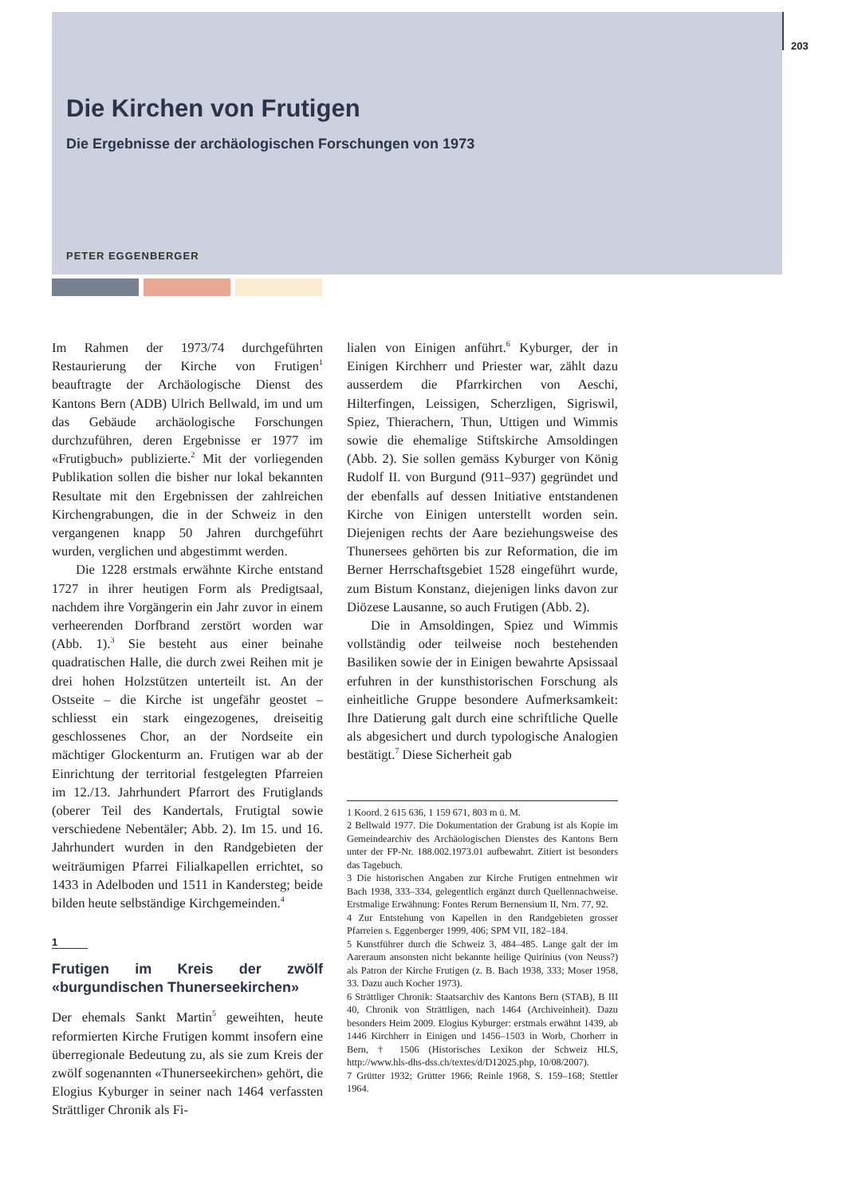203
Die Kirchen von Frutigen
Die Ergebnisse der archäologischen Forschungen von 1973
PETER EGGENBERGER
Im Rahmen der 1973/74 durchgeführten Restaurierung der Kirche von Frutigen<sup>1</sup> beauftragte der Archäologische Dienst des Kantons Bern (ADB) Ulrich Bellwald, im und um das Gebäude archäologische Forschungen durchzuführen, deren Ergebnisse er 1977 im «Frutigbuch» publizierte.<sup>2</sup> Mit der vorliegenden Publikation sollen die bisher nur lokal bekannten Resultate mit den Ergebnissen der zahlreichen Kirchengrabungen, die in der Schweiz in den vergangenen knapp 50 Jahren durchgeführt wurden, verglichen und abgestimmt werden.
Die 1228 erstmals erwähnte Kirche entstand 1727 in ihrer heutigen Form als Predigtsaal, nachdem ihre Vorgängerin ein Jahr zuvor in einem verheerenden Dorfbrand zerstört worden war (Abb. 1).<sup>3</sup> Sie besteht aus einer beinahe quadratischen Halle, die durch zwei Reihen mit je drei hohen Holzstützen unterteilt ist. An der Ostseite – die Kirche ist ungefähr geostet – schliesst ein stark eingezogenes, dreiseitig geschlossenes Chor, an der Nordseite ein mächtiger Glockenturm an. Frutigen war ab der Einrichtung der territorial festgelegten Pfarreien im 12./13. Jahrhundert Pfarrort des Frutiglands (oberer Teil des Kandertals, Frutigtal sowie verschiedene Nebentäler; Abb. 2). Im 15. und 16. Jahrhundert wurden in den Randgebieten der weiträumigen Pfarrei Filialkapellen errichtet, so 1433 in Adelboden und 1511 in Kandersteg; beide bilden heute selbständige Kirchgemeinden.<sup>4</sup>
1
Frutigen im Kreis der zwölf «burgundischen Thunerseekirchen»
Der ehemals Sankt Martin<sup>5</sup> geweihten, heute reformierten Kirche Frutigen kommt insofern eine überregionale Bedeutung zu, als sie zum Kreis der zwölf sogenannten «Thunerseekirchen» gehört, die Elogius Kyburger in seiner nach 1464 verfassten Strättliger Chronik als Fi-
lialen von Einigen anführt.<sup>6</sup> Kyburger, der in Einigen Kirchherr und Priester war, zählt dazu ausserdem die Pfarrkirchen von Aeschi, Hilterfingen, Leissigen, Scherzligen, Sigriswil, Spiez, Thierachern, Thun, Uttigen und Wimmis sowie die ehemalige Stiftskirche Amsoldingen (Abb. 2). Sie sollen gemäss Kyburger von König Rudolf II. von Burgund (911–937) gegründet und der ebenfalls auf dessen Initiative entstandenen Kirche von Einigen unterstellt worden sein. Diejenigen rechts der Aare beziehungsweise des Thunersees gehörten bis zur Reformation, die im Berner Herrschaftsgebiet 1528 eingeführt wurde, zum Bistum Konstanz, diejenigen links davon zur Diözese Lausanne, so auch Frutigen (Abb. 2).
Die in Amsoldingen, Spiez und Wimmis vollständig oder teilweise noch bestehenden Basiliken sowie der in Einigen bewahrte Apsissaal erfuhren in der kunsthistorischen Forschung als einheitliche Gruppe besondere Aufmerksamkeit: Ihre Datierung galt durch eine schriftliche Quelle als abgesichert und durch typologische Analogien bestätigt.<sup>7</sup> Diese Sicherheit gab
1 Koord. 2 615 636, 1 159 671, 803 m ü. M.
2 Bellwald 1977. Die Dokumentation der Grabung ist als Kopie im Gemeindearchiv des Archäologischen Dienstes des Kantons Bern unter der FP-Nr. 188.002.1973.01 aufbewahrt. Zitiert ist besonders das Tagebuch.
3 Die historischen Angaben zur Kirche Frutigen entnehmen wir Bach 1938, 333–334, gelegentlich ergänzt durch Quellennachweise. Erstmalige Erwähnung: Fontes Rerum Bernensium II, Nrn. 77, 92.
4 Zur Entstehung von Kapellen in den Randgebieten grosser Pfarreien s. Eggenberger 1999, 406; SPM VII, 182–184.
5 Kunstführer durch die Schweiz 3, 484–485. Lange galt der im Aareraum ansonsten nicht bekannte heilige Quirinius (von Neuss?) als Patron der Kirche Frutigen (z. B. Bach 1938, 333; Moser 1958, 33. Dazu auch Kocher 1973).
6 Strättliger Chronik: Staatsarchiv des Kantons Bern (STAB), B III 40, Chronik von Strättligen, nach 1464 (Archiveinheit). Dazu besonders Heim 2009. Elogius Kyburger: erstmals erwähnt 1439, ab 1446 Kirchherr in Einigen und 1456–1503 in Worb, Chorherr in Bern, † 1506 (Historisches Lexikon der Schweiz HLS, http://www.hls-dhs-dss.ch/textes/d/D12025.php, 10/08/2007).
7 Grütter 1932; Grütter 1966; Reinle 1968, S. 159–168; Stettler 1964.